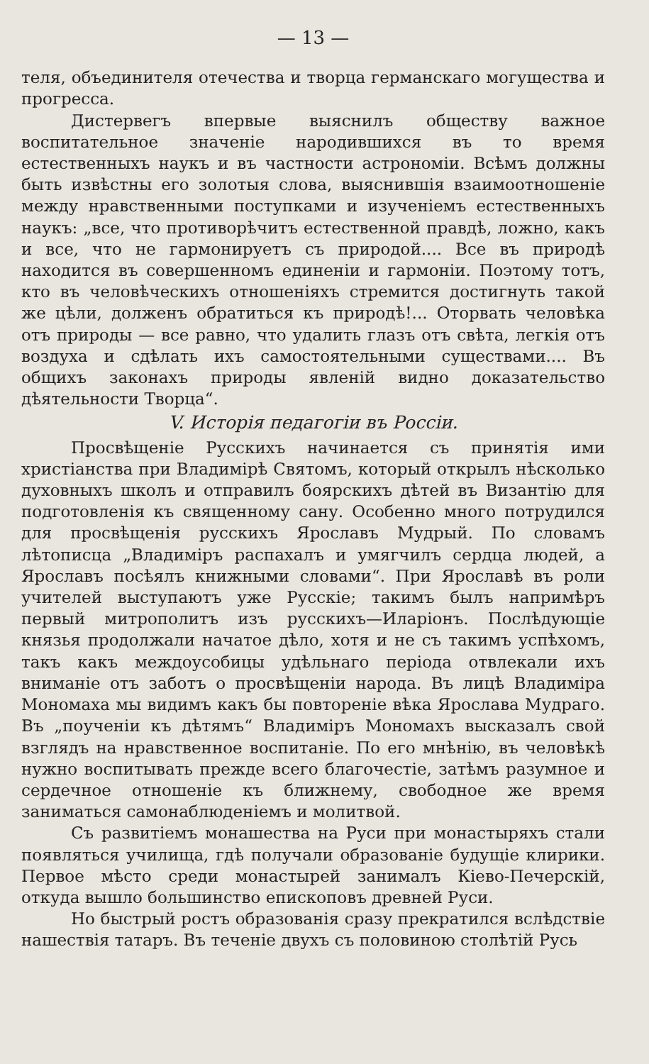— 13 —
теля, объединителя отечества и творца германскаго могущества и прогресса.
Дистервегъ впервые выяснилъ обществу важное воспитательное значеніе народившихся въ то время естественныхъ наукъ и въ частности астрономіи. Всѣмъ должны быть извѣстны его золотыя слова, выяснившія взаимоотношеніе между нравственными поступками и изученіемъ естественныхъ наукъ: „все, что противорѣчитъ естественной правдѣ, ложно, какъ и все, что не гармонируетъ съ природой.... Все въ природѣ находится въ совершенномъ единеніи и гармоніи. Поэтому тотъ, кто въ человѣческихъ отношеніяхъ стремится достигнуть такой же цѣли, долженъ обратиться къ природѣ!... Оторвать человѣка отъ природы — все равно, что удалить глазъ отъ свѣта, легкія отъ воздуха и сдѣлать ихъ самостоятельными существами.... Въ общихъ законахъ природы явленій видно доказательство дѣятельности Творца“.
V. Исторія педагогіи въ Россіи.
Просвѣщеніе Русскихъ начинается съ принятія ими христіанства при Владимірѣ Святомъ, который открылъ нѣсколько духовныхъ школъ и отправилъ боярскихъ дѣтей въ Византію для подготовленія къ священному сану. Особенно много потрудился для просвѣщенія русскихъ Ярославъ Мудрый. По словамъ лѣтописца „Владиміръ распахалъ и умягчилъ сердца людей, а Ярославъ посѣялъ книжными словами“. При Ярославѣ въ роли учителей выступаютъ уже Русскіе; такимъ былъ напримѣръ первый митрополитъ изъ русскихъ—Иларіонъ. Послѣдующіе князья продолжали начатое дѣло, хотя и не съ такимъ успѣхомъ, такъ какъ междоусобицы удѣльнаго періода отвлекали ихъ вниманіе отъ заботъ о просвѣщеніи народа. Въ лицѣ Владиміра Мономаха мы видимъ какъ бы повтореніе вѣка Ярослава Мудраго. Въ „поученіи къ дѣтямъ“ Владиміръ Мономахъ высказалъ свой взглядъ на нравственное воспитаніе. По его мнѣнію, въ человѣкѣ нужно воспитывать прежде всего благочестіе, затѣмъ разумное и сердечное отношеніе къ ближнему, свободное же время заниматься самонаблюденіемъ и молитвой.
Съ развитіемъ монашества на Руси при монастыряхъ стали появляться училища, гдѣ получали образованіе будущіе клирики. Первое мѣсто среди монастырей занималъ Кіево-Печерскій, откуда вышло большинство епископовъ древней Руси.
Но быстрый ростъ образованія сразу прекратился вслѣдствіе нашествія татаръ. Въ теченіе двухъ съ половиною столѣтій Русь